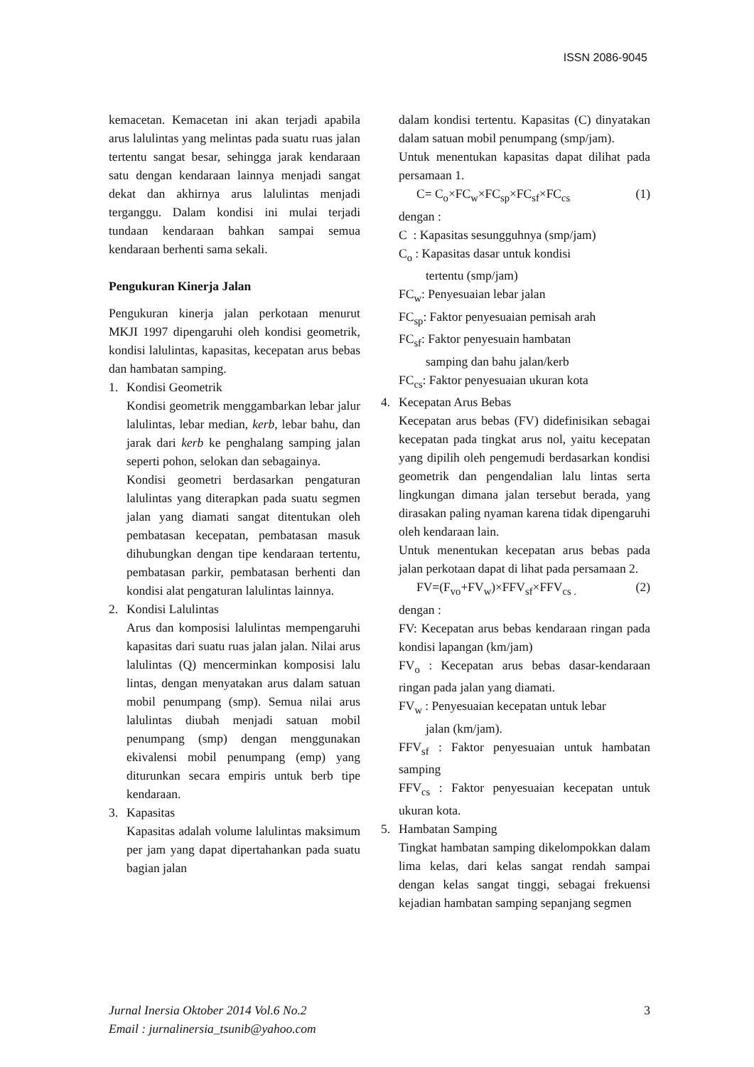ISSN 2086-9045
kemacetan. Kemacetan ini akan terjadi apabila arus lalulintas yang melintas pada suatu ruas jalan tertentu sangat besar, sehingga jarak kendaraan satu dengan kendaraan lainnya menjadi sangat dekat dan akhirnya arus lalulintas menjadi terganggu. Dalam kondisi ini mulai terjadi tundaan kendaraan bahkan sampai semua kendaraan berhenti sama sekali.
Pengukuran Kinerja Jalan
Pengukuran kinerja jalan perkotaan menurut MKJI 1997 dipengaruhi oleh kondisi geometrik, kondisi lalulintas, kapasitas, kecepatan arus bebas dan hambatan samping.
1. Kondisi Geometrik
Kondisi geometrik menggambarkan lebar jalur lalulintas, lebar median, kerb, lebar bahu, dan jarak dari kerb ke penghalang samping jalan seperti pohon, selokan dan sebagainya.
Kondisi geometri berdasarkan pengaturan lalulintas yang diterapkan pada suatu segmen jalan yang diamati sangat ditentukan oleh pembatasan kecepatan, pembatasan masuk dihubungkan dengan tipe kendaraan tertentu, pembatasan parkir, pembatasan berhenti dan kondisi alat pengaturan lalulintas lainnya.
2. Kondisi Lalulintas
Arus dan komposisi lalulintas mempengaruhi kapasitas dari suatu ruas jalan jalan. Nilai arus lalulintas (Q) mencerminkan komposisi lalu lintas, dengan menyatakan arus dalam satuan mobil penumpang (smp). Semua nilai arus lalulintas diubah menjadi satuan mobil penumpang (smp) dengan menggunakan ekivalensi mobil penumpang (emp) yang diturunkan secara empiris untuk berb tipe kendaraan.
3. Kapasitas
Kapasitas adalah volume lalulintas maksimum per jam yang dapat dipertahankan pada suatu bagian jalan
dalam kondisi tertentu. Kapasitas (C) dinyatakan dalam satuan mobil penumpang (smp/jam).
Untuk menentukan kapasitas dapat dilihat pada persamaan 1.
C= C<sub>o</sub>×FC<sub>w</sub>×FC<sub>sp</sub>×FC<sub>sf</sub>×FC<sub>cs</sub> (1)
dengan :
C : Kapasitas sesungguhnya (smp/jam)
C<sub>o</sub> : Kapasitas dasar untuk kondisi
tertentu (smp/jam)
FC<sub>w</sub>: Penyesuaian lebar jalan
FC<sub>sp</sub>: Faktor penyesuaian pemisah arah
FC<sub>sf</sub>: Faktor penyesuain hambatan
samping dan bahu jalan/kerb
FC<sub>cs</sub>: Faktor penyesuaian ukuran kota
4. Kecepatan Arus Bebas
Kecepatan arus bebas (FV) didefinisikan sebagai kecepatan pada tingkat arus nol, yaitu kecepatan yang dipilih oleh pengemudi berdasarkan kondisi geometrik dan pengendalian lalu lintas serta lingkungan dimana jalan tersebut berada, yang dirasakan paling nyaman karena tidak dipengaruhi oleh kendaraan lain.
Untuk menentukan kecepatan arus bebas pada jalan perkotaan dapat di lihat pada persamaan 2.
FV=(F<sub>vo</sub>+FV<sub>w</sub>)×FFV<sub>sf</sub>×FFV<sub>cs .</sub> (2)
dengan :
FV: Kecepatan arus bebas kendaraan ringan pada kondisi lapangan (km/jam)
FV<sub>o</sub> : Kecepatan arus bebas dasar-kendaraan ringan pada jalan yang diamati.
FV<sub>w</sub> : Penyesuaian kecepatan untuk lebar
jalan (km/jam).
FFV<sub>sf</sub> : Faktor penyesuaian untuk hambatan samping
FFV<sub>cs</sub> : Faktor penyesuaian kecepatan untuk ukuran kota.
5. Hambatan Samping
Tingkat hambatan samping dikelompokkan dalam lima kelas, dari kelas sangat rendah sampai dengan kelas sangat tinggi, sebagai frekuensi kejadian hambatan samping sepanjang segmen
Jurnal Inersia Oktober 2014 Vol.6 No.2
Email : jurnalinersia_tsunib@yahoo.com
3